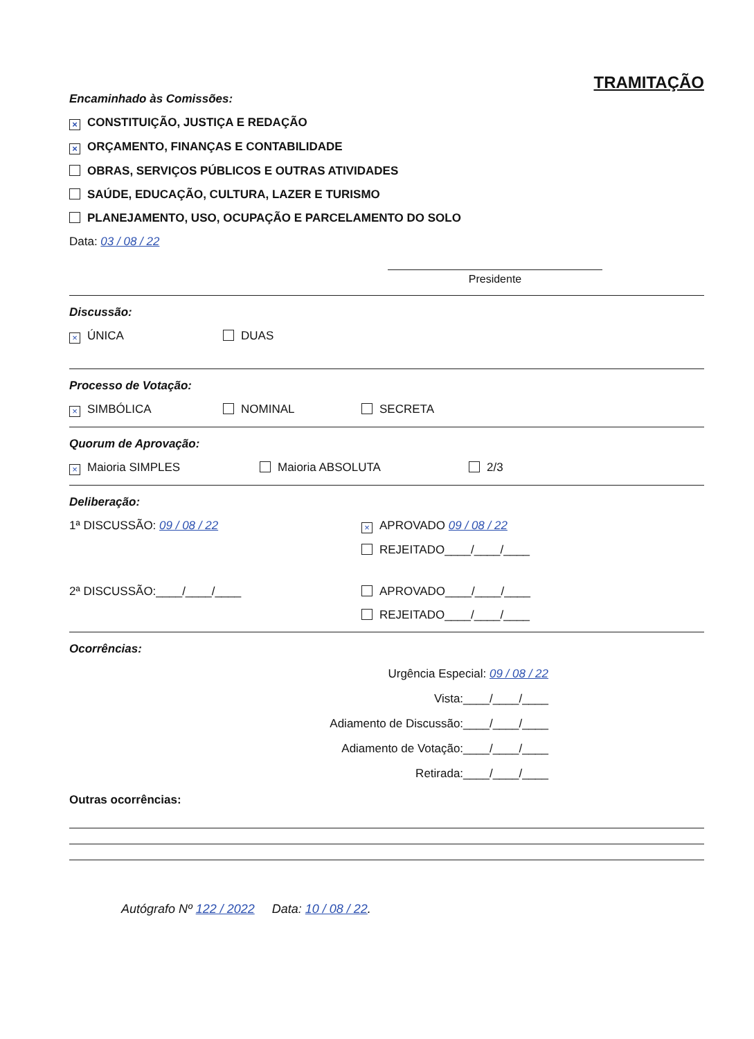TRAMITAÇÃO
Encaminhado às Comissões:
× CONSTITUIÇÃO, JUSTIÇA E REDAÇÃO
× ORÇAMENTO, FINANÇAS E CONTABILIDADE
OBRAS, SERVIÇOS PÚBLICOS E OUTRAS ATIVIDADES
SAÚDE, EDUCAÇÃO, CULTURA, LAZER E TURISMO
PLANEJAMENTO, USO, OCUPAÇÃO E PARCELAMENTO DO SOLO
Data: 03 / 08 / 22
Presidente
Discussão:
× ÚNICA DUAS
Processo de Votação:
× SIMBÓLICA NOMINAL SECRETA
Quorum de Aprovação:
× Maioria SIMPLES Maioria ABSOLUTA 2/3
Deliberação:
1ª DISCUSSÃO: 09 / 08 / 22 × APROVADO 09 / 08 / 22
REJEITADO____/____/____
2ª DISCUSSÃO:____/____/____ APROVADO____/____/____
REJEITADO____/____/____
Ocorrências:
Urgência Especial: 09 / 08 / 22
Vista:____/____/____
Adiamento de Discussão:____/____/____
Adiamento de Votação:____/____/____
Retirada:____/____/____
Outras ocorrências:
Autógrafo Nº 122 / 2022 Data: 10 / 08 / 22.